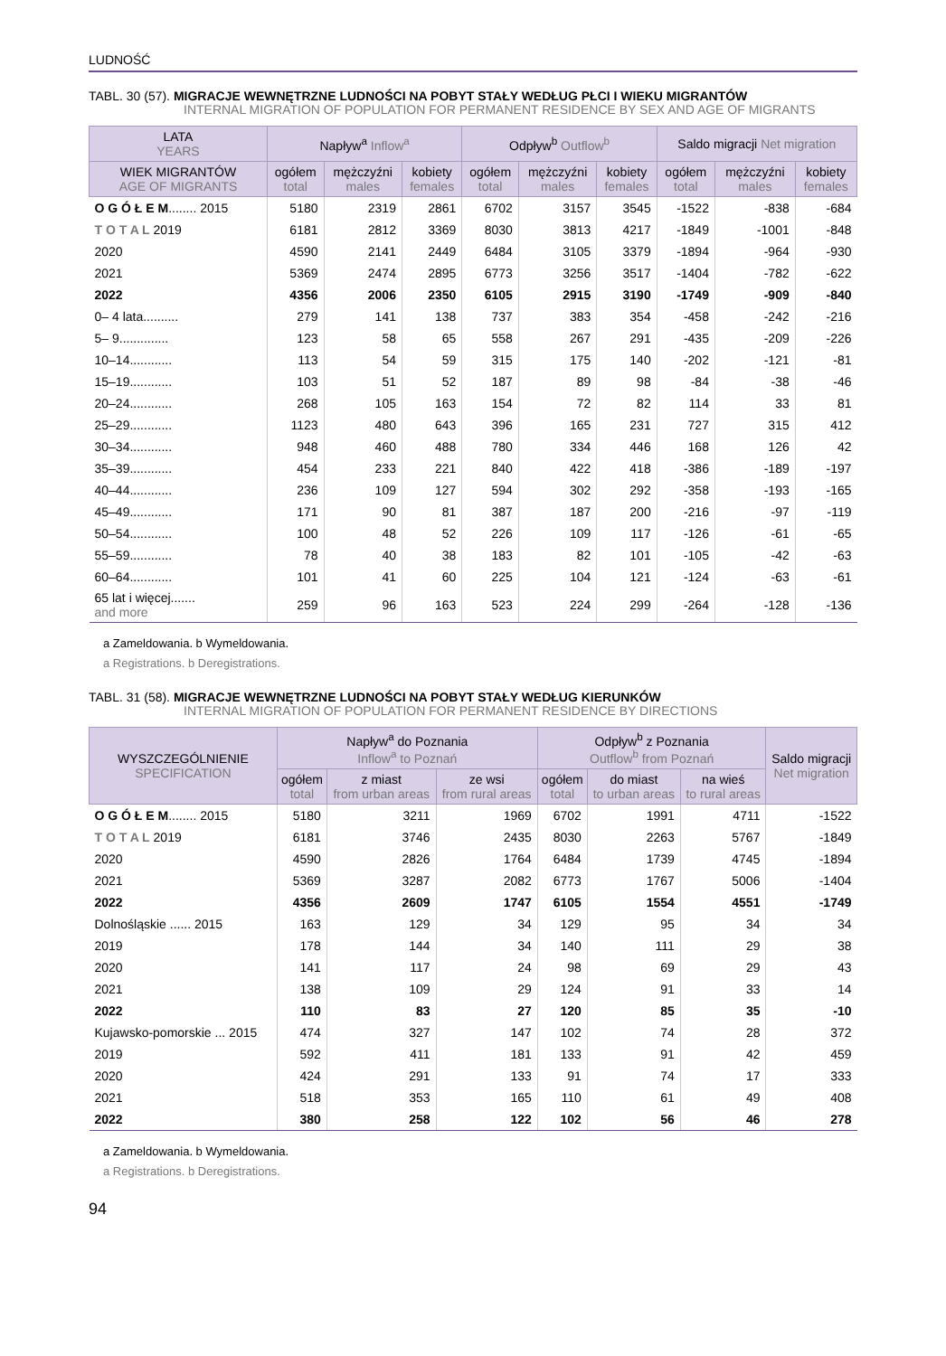LUDNOŚĆ
TABL. 30 (57). MIGRACJE WEWNĘTRZNE LUDNOŚCI NA POBYT STAŁY WEDŁUG PŁCI I WIEKU MIGRANTÓW
INTERNAL MIGRATION OF POPULATION FOR PERMANENT RESIDENCE BY SEX AND AGE OF MIGRANTS
| LATA YEARS | Napływ<sup>a</sup> Inflow<sup>a</sup> | | | Odpływ<sup>b</sup> Outflow<sup>b</sup> | | | Saldo migracji Net migration | | |
| --- | --- | --- | --- | --- | --- | --- | --- | --- | --- |
| WIEK MIGRANTÓW AGE OF MIGRANTS | ogółem total | mężczyźni males | kobiety females | ogółem total | mężczyźni males | kobiety females | ogółem total | mężczyźni males | kobiety females |
| O G Ó Ł E M ........ 2015 | 5180 | 2319 | 2861 | 6702 | 3157 | 3545 | -1522 | -838 | -684 |
| T O T A L 2019 | 6181 | 2812 | 3369 | 8030 | 3813 | 4217 | -1849 | -1001 | -848 |
| 2020 | 4590 | 2141 | 2449 | 6484 | 3105 | 3379 | -1894 | -964 | -930 |
| 2021 | 5369 | 2474 | 2895 | 6773 | 3256 | 3517 | -1404 | -782 | -622 |
| 2022 | 4356 | 2006 | 2350 | 6105 | 2915 | 3190 | -1749 | -909 | -840 |
| 0– 4 lata.......... | 279 | 141 | 138 | 737 | 383 | 354 | -458 | -242 | -216 |
| 5– 9.............. | 123 | 58 | 65 | 558 | 267 | 291 | -435 | -209 | -226 |
| 10–14............ | 113 | 54 | 59 | 315 | 175 | 140 | -202 | -121 | -81 |
| 15–19............ | 103 | 51 | 52 | 187 | 89 | 98 | -84 | -38 | -46 |
| 20–24............ | 268 | 105 | 163 | 154 | 72 | 82 | 114 | 33 | 81 |
| 25–29............ | 1123 | 480 | 643 | 396 | 165 | 231 | 727 | 315 | 412 |
| 30–34............ | 948 | 460 | 488 | 780 | 334 | 446 | 168 | 126 | 42 |
| 35–39............ | 454 | 233 | 221 | 840 | 422 | 418 | -386 | -189 | -197 |
| 40–44............ | 236 | 109 | 127 | 594 | 302 | 292 | -358 | -193 | -165 |
| 45–49............ | 171 | 90 | 81 | 387 | 187 | 200 | -216 | -97 | -119 |
| 50–54............ | 100 | 48 | 52 | 226 | 109 | 117 | -126 | -61 | -65 |
| 55–59............ | 78 | 40 | 38 | 183 | 82 | 101 | -105 | -42 | -63 |
| 60–64............ | 101 | 41 | 60 | 225 | 104 | 121 | -124 | -63 | -61 |
| 65 lat i więcej....... and more | 259 | 96 | 163 | 523 | 224 | 299 | -264 | -128 | -136 |
a Zameldowania. b Wymeldowania.
a Registrations. b Deregistrations.
TABL. 31 (58). MIGRACJE WEWNĘTRZNE LUDNOŚCI NA POBYT STAŁY WEDŁUG KIERUNKÓW
INTERNAL MIGRATION OF POPULATION FOR PERMANENT RESIDENCE BY DIRECTIONS
| WYSZCZEGÓLNIENIE SPECIFICATION | Napływ<sup>a</sup> do Poznania Inflow<sup>a</sup> to Poznań | | | Odpływ<sup>b</sup> z Poznania Outflow<sup>b</sup> from Poznań | | | Saldo migracji Net migration |
| --- | --- | --- | --- | --- | --- | --- | --- |
| | ogółem total | z miast from urban areas | ze wsi from rural areas | ogółem total | do miast to urban areas | na wieś to rural areas | |
| O G Ó Ł E M ........ 2015 | 5180 | 3211 | 1969 | 6702 | 1991 | 4711 | -1522 |
| T O T A L 2019 | 6181 | 3746 | 2435 | 8030 | 2263 | 5767 | -1849 |
| 2020 | 4590 | 2826 | 1764 | 6484 | 1739 | 4745 | -1894 |
| 2021 | 5369 | 3287 | 2082 | 6773 | 1767 | 5006 | -1404 |
| 2022 | 4356 | 2609 | 1747 | 6105 | 1554 | 4551 | -1749 |
| Dolnośląskie ...... 2015 | 163 | 129 | 34 | 129 | 95 | 34 | 34 |
| 2019 | 178 | 144 | 34 | 140 | 111 | 29 | 38 |
| 2020 | 141 | 117 | 24 | 98 | 69 | 29 | 43 |
| 2021 | 138 | 109 | 29 | 124 | 91 | 33 | 14 |
| 2022 | 110 | 83 | 27 | 120 | 85 | 35 | -10 |
| Kujawsko-pomorskie ... 2015 | 474 | 327 | 147 | 102 | 74 | 28 | 372 |
| 2019 | 592 | 411 | 181 | 133 | 91 | 42 | 459 |
| 2020 | 424 | 291 | 133 | 91 | 74 | 17 | 333 |
| 2021 | 518 | 353 | 165 | 110 | 61 | 49 | 408 |
| 2022 | 380 | 258 | 122 | 102 | 56 | 46 | 278 |
a Zameldowania. b Wymeldowania.
a Registrations. b Deregistrations.
94